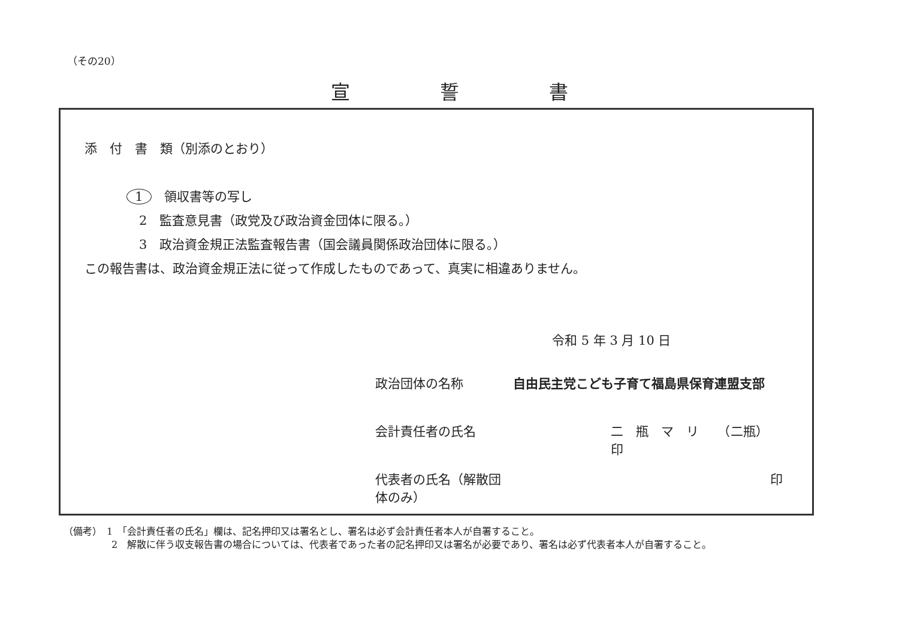（その20）
宣誓書
添　付　書　類（別添のとおり）
1　領収書等の写し
　2　監査意見書（政党及び政治資金団体に限る。）
　3　政治資金規正法監査報告書（国会議員関係政治団体に限る。）
この報告書は、政治資金規正法に従って作成したものであって、真実に相違ありません。
令和 5 年 3 月 10 日
政治団体の名称 自由民主党こども子育て福島県保育連盟支部
会計責任者の氏名 二　瓶　マ　リ　　（二瓶）　印
代表者の氏名（解散団体のみ） 印
（備考）　1　「会計責任者の氏名」欄は、記名押印又は署名とし、署名は必ず会計責任者本人が自署すること。
　　　　　2　解散に伴う収支報告書の場合については、代表者であった者の記名押印又は署名が必要であり、署名は必ず代表者本人が自署すること。